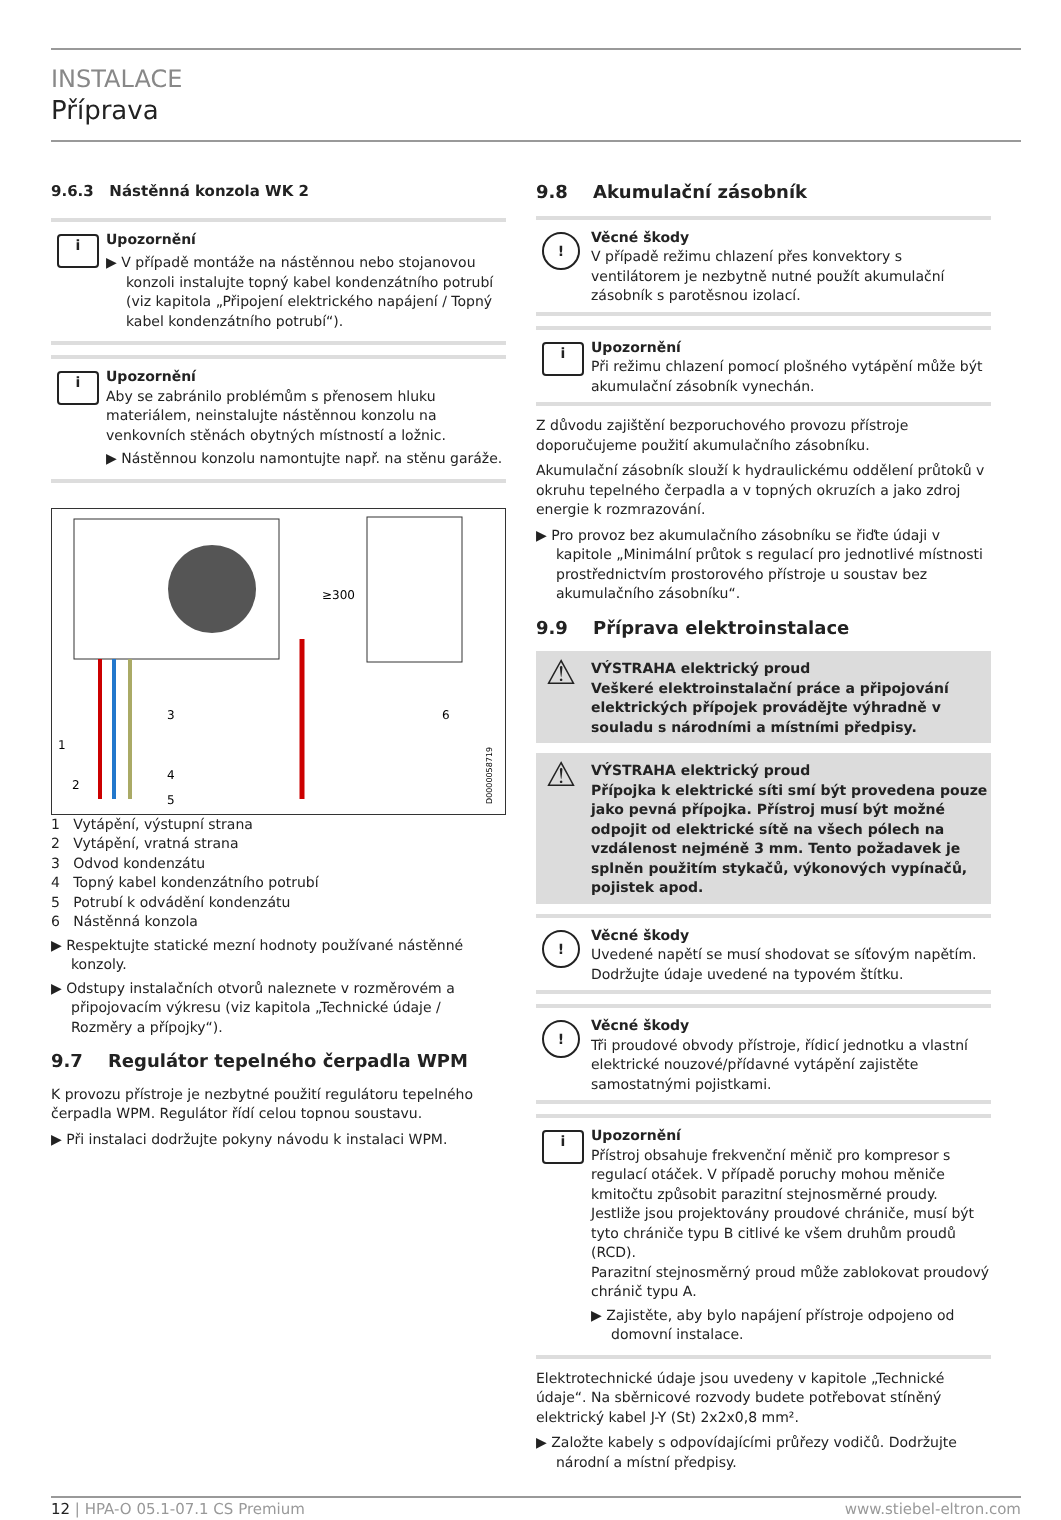INSTALACE
Příprava
9.6.3 Nástěnná konzola WK 2
i Upozornění
▶ V případě montáže na nástěnnou nebo stojanovou konzoli instalujte topný kabel kondenzátního potrubí (viz kapitola „Připojení elektrického napájení / Topný kabel kondenzátního potrubí“).
i Upozornění
Aby se zabránilo problémům s přenosem hluku materiálem, neinstalujte nástěnnou konzolu na venkovních stěnách obytných místností a ložnic.
▶ Nástěnnou konzolu namontujte např. na stěnu garáže.
≥300
1
2
3
4
5
6
D0000058719
1 Vytápění, výstupní strana
2 Vytápění, vratná strana
3 Odvod kondenzátu
4 Topný kabel kondenzátního potrubí
5 Potrubí k odvádění kondenzátu
6 Nástěnná konzola
▶ Respektujte statické mezní hodnoty používané nástěnné konzoly.
▶ Odstupy instalačních otvorů naleznete v rozměrovém a připojovacím výkresu (viz kapitola „Technické údaje / Rozměry a přípojky“).
9.7 Regulátor tepelného čerpadla WPM
K provozu přístroje je nezbytné použití regulátoru tepelného čerpadla WPM. Regulátor řídí celou topnou soustavu.
▶ Při instalaci dodržujte pokyny návodu k instalaci WPM.
9.8 Akumulační zásobník
! Věcné škody
V případě režimu chlazení přes konvektory s ventilátorem je nezbytně nutné použít akumulační zásobník s parotěsnou izolací.
i Upozornění
Při režimu chlazení pomocí plošného vytápění může být akumulační zásobník vynechán.
Z důvodu zajištění bezporuchového provozu přístroje doporučujeme použití akumulačního zásobníku.
Akumulační zásobník slouží k hydraulickému oddělení průtoků v okruhu tepelného čerpadla a v topných okruzích a jako zdroj energie k rozmrazování.
▶ Pro provoz bez akumulačního zásobníku se řiďte údaji v kapitole „Minimální průtok s regulací pro jednotlivé místnosti prostřednictvím prostorového přístroje u soustav bez akumulačního zásobníku“.
9.9 Příprava elektroinstalace
⚠ VÝSTRAHA elektrický proud
Veškeré elektroinstalační práce a připojování elektrických přípojek provádějte výhradně v souladu s národními a místními předpisy.
⚠ VÝSTRAHA elektrický proud
Přípojka k elektrické síti smí být provedena pouze jako pevná přípojka. Přístroj musí být možné odpojit od elektrické sítě na všech pólech na vzdálenost nejméně 3 mm. Tento požadavek je splněn použitím stykačů, výkonových vypínačů, pojistek apod.
! Věcné škody
Uvedené napětí se musí shodovat se síťovým napětím. Dodržujte údaje uvedené na typovém štítku.
! Věcné škody
Tři proudové obvody přístroje, řídicí jednotku a vlastní elektrické nouzové/přídavné vytápění zajistěte samostatnými pojistkami.
i Upozornění
Přístroj obsahuje frekvenční měnič pro kompresor s regulací otáček. V případě poruchy mohou měniče kmitočtu způsobit parazitní stejnosměrné proudy. Jestliže jsou projektovány proudové chrániče, musí být tyto chrániče typu B citlivé ke všem druhům proudů (RCD).
Parazitní stejnosměrný proud může zablokovat proudový chránič typu A.
▶ Zajistěte, aby bylo napájení přístroje odpojeno od domovní instalace.
Elektrotechnické údaje jsou uvedeny v kapitole „Technické údaje“. Na sběrnicové rozvody budete potřebovat stíněný elektrický kabel J-Y (St) 2x2x0,8 mm².
▶ Založte kabely s odpovídajícími průřezy vodičů. Dodržujte národní a místní předpisy.
12 | HPA-O 05.1-07.1 CS Premium www.stiebel-eltron.com